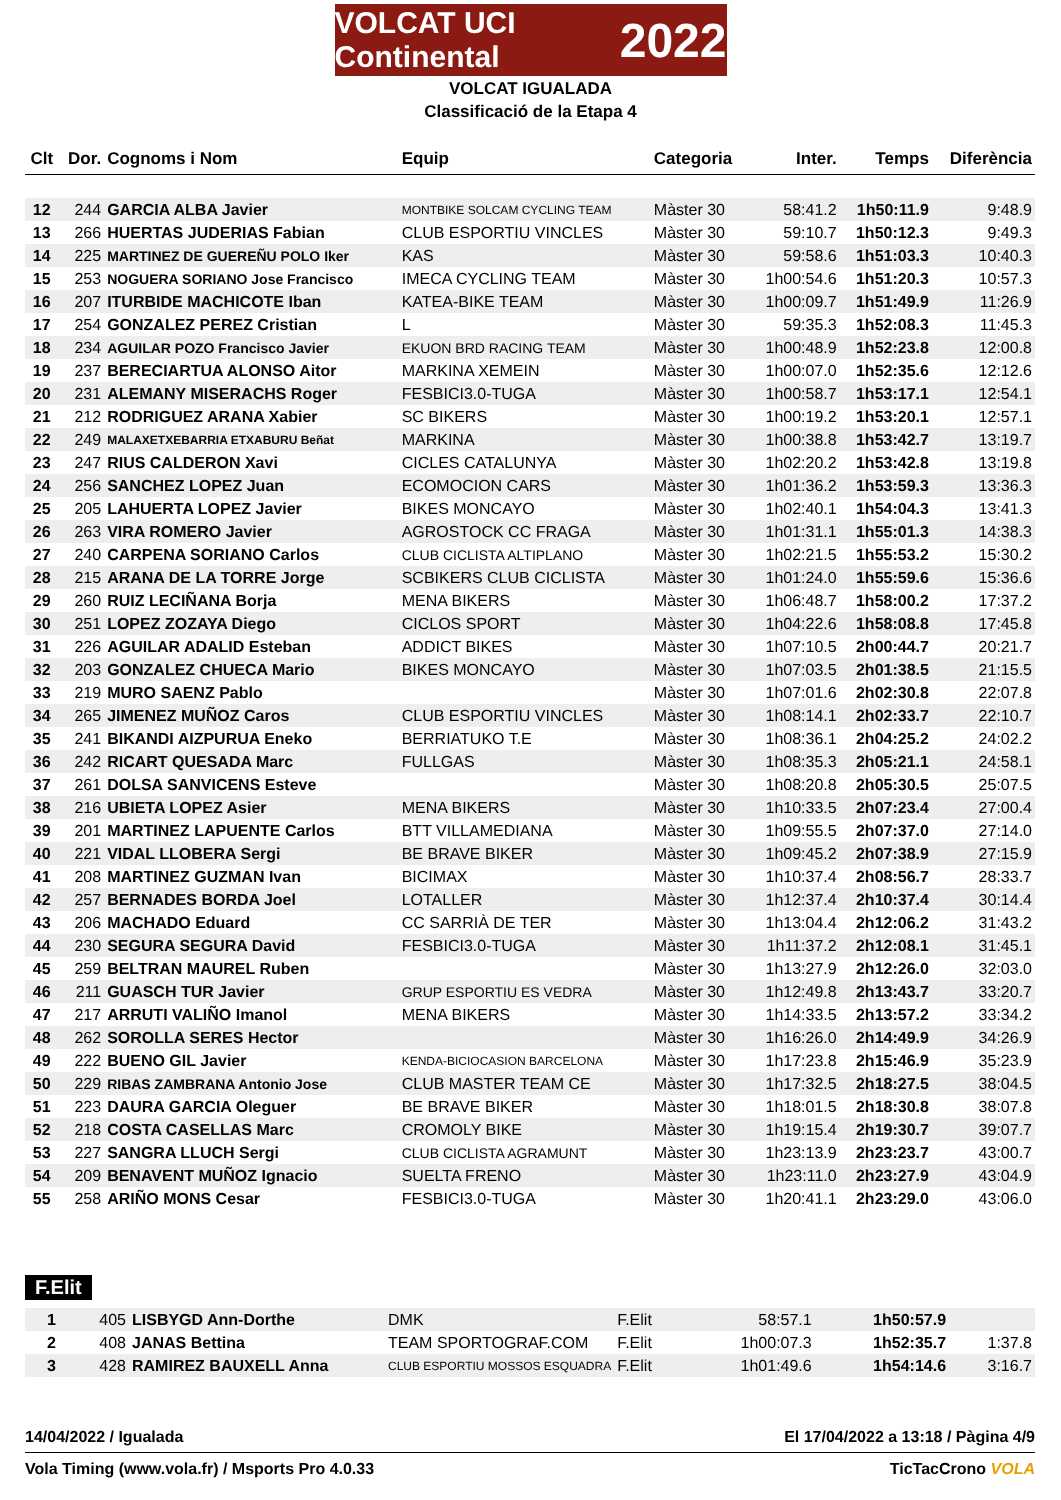VOLCAT UCI Continental 2022
VOLCAT IGUALADA
Classificació de la Etapa 4
| Clt | Dor. | Cognoms i Nom | Equip | Categoria | Inter. | Temps | Diferència |
| --- | --- | --- | --- | --- | --- | --- | --- |
| 12 | 244 | GARCIA ALBA Javier | MONTBIKE SOLCAM CYCLING TEAM | Màster 30 | 58:41.2 | 1h50:11.9 | 9:48.9 |
| 13 | 266 | HUERTAS JUDERIAS Fabian | CLUB ESPORTIU VINCLES | Màster 30 | 59:10.7 | 1h50:12.3 | 9:49.3 |
| 14 | 225 | MARTINEZ DE GUEREÑU POLO Iker | KAS | Màster 30 | 59:58.6 | 1h51:03.3 | 10:40.3 |
| 15 | 253 | NOGUERA SORIANO Jose Francisco | IMECA CYCLING TEAM | Màster 30 | 1h00:54.6 | 1h51:20.3 | 10:57.3 |
| 16 | 207 | ITURBIDE MACHICOTE Iban | KATEA-BIKE TEAM | Màster 30 | 1h00:09.7 | 1h51:49.9 | 11:26.9 |
| 17 | 254 | GONZALEZ PEREZ Cristian | L | Màster 30 | 59:35.3 | 1h52:08.3 | 11:45.3 |
| 18 | 234 | AGUILAR POZO Francisco Javier | EKUON BRD RACING TEAM | Màster 30 | 1h00:48.9 | 1h52:23.8 | 12:00.8 |
| 19 | 237 | BERECIARTUA ALONSO Aitor | MARKINA XEMEIN | Màster 30 | 1h00:07.0 | 1h52:35.6 | 12:12.6 |
| 20 | 231 | ALEMANY MISERACHS Roger | FESBICI3.0-TUGA | Màster 30 | 1h00:58.7 | 1h53:17.1 | 12:54.1 |
| 21 | 212 | RODRIGUEZ ARANA Xabier | SC BIKERS | Màster 30 | 1h00:19.2 | 1h53:20.1 | 12:57.1 |
| 22 | 249 | MALAXETXEBARRIA ETXABURU Beñat | MARKINA | Màster 30 | 1h00:38.8 | 1h53:42.7 | 13:19.7 |
| 23 | 247 | RIUS CALDERON Xavi | CICLES CATALUNYA | Màster 30 | 1h02:20.2 | 1h53:42.8 | 13:19.8 |
| 24 | 256 | SANCHEZ LOPEZ Juan | ECOMOCION CARS | Màster 30 | 1h01:36.2 | 1h53:59.3 | 13:36.3 |
| 25 | 205 | LAHUERTA LOPEZ Javier | BIKES MONCAYO | Màster 30 | 1h02:40.1 | 1h54:04.3 | 13:41.3 |
| 26 | 263 | VIRA ROMERO Javier | AGROSTOCK CC FRAGA | Màster 30 | 1h01:31.1 | 1h55:01.3 | 14:38.3 |
| 27 | 240 | CARPENA SORIANO Carlos | CLUB CICLISTA ALTIPLANO | Màster 30 | 1h02:21.5 | 1h55:53.2 | 15:30.2 |
| 28 | 215 | ARANA DE LA TORRE Jorge | SCBIKERS CLUB CICLISTA | Màster 30 | 1h01:24.0 | 1h55:59.6 | 15:36.6 |
| 29 | 260 | RUIZ LECIÑANA Borja | MENA BIKERS | Màster 30 | 1h06:48.7 | 1h58:00.2 | 17:37.2 |
| 30 | 251 | LOPEZ ZOZAYA Diego | CICLOS SPORT | Màster 30 | 1h04:22.6 | 1h58:08.8 | 17:45.8 |
| 31 | 226 | AGUILAR ADALID Esteban | ADDICT BIKES | Màster 30 | 1h07:10.5 | 2h00:44.7 | 20:21.7 |
| 32 | 203 | GONZALEZ CHUECA Mario | BIKES MONCAYO | Màster 30 | 1h07:03.5 | 2h01:38.5 | 21:15.5 |
| 33 | 219 | MURO SAENZ Pablo | | Màster 30 | 1h07:01.6 | 2h02:30.8 | 22:07.8 |
| 34 | 265 | JIMENEZ MUÑOZ Caros | CLUB ESPORTIU VINCLES | Màster 30 | 1h08:14.1 | 2h02:33.7 | 22:10.7 |
| 35 | 241 | BIKANDI AIZPURUA Eneko | BERRIATUKO T.E | Màster 30 | 1h08:36.1 | 2h04:25.2 | 24:02.2 |
| 36 | 242 | RICART QUESADA Marc | FULLGAS | Màster 30 | 1h08:35.3 | 2h05:21.1 | 24:58.1 |
| 37 | 261 | DOLSA SANVICENS Esteve | | Màster 30 | 1h08:20.8 | 2h05:30.5 | 25:07.5 |
| 38 | 216 | UBIETA LOPEZ Asier | MENA BIKERS | Màster 30 | 1h10:33.5 | 2h07:23.4 | 27:00.4 |
| 39 | 201 | MARTINEZ LAPUENTE Carlos | BTT VILLAMEDIANA | Màster 30 | 1h09:55.5 | 2h07:37.0 | 27:14.0 |
| 40 | 221 | VIDAL LLOBERA Sergi | BE BRAVE BIKER | Màster 30 | 1h09:45.2 | 2h07:38.9 | 27:15.9 |
| 41 | 208 | MARTINEZ GUZMAN Ivan | BICIMAX | Màster 30 | 1h10:37.4 | 2h08:56.7 | 28:33.7 |
| 42 | 257 | BERNADES BORDA Joel | LOTALLER | Màster 30 | 1h12:37.4 | 2h10:37.4 | 30:14.4 |
| 43 | 206 | MACHADO Eduard | CC SARRIÀ DE TER | Màster 30 | 1h13:04.4 | 2h12:06.2 | 31:43.2 |
| 44 | 230 | SEGURA SEGURA David | FESBICI3.0-TUGA | Màster 30 | 1h11:37.2 | 2h12:08.1 | 31:45.1 |
| 45 | 259 | BELTRAN MAUREL Ruben | | Màster 30 | 1h13:27.9 | 2h12:26.0 | 32:03.0 |
| 46 | 211 | GUASCH TUR Javier | GRUP ESPORTIU ES VEDRA | Màster 30 | 1h12:49.8 | 2h13:43.7 | 33:20.7 |
| 47 | 217 | ARRUTI VALIÑO Imanol | MENA BIKERS | Màster 30 | 1h14:33.5 | 2h13:57.2 | 33:34.2 |
| 48 | 262 | SOROLLA SERES Hector | | Màster 30 | 1h16:26.0 | 2h14:49.9 | 34:26.9 |
| 49 | 222 | BUENO GIL Javier | KENDA-BICIOCASION BARCELONA | Màster 30 | 1h17:23.8 | 2h15:46.9 | 35:23.9 |
| 50 | 229 | RIBAS ZAMBRANA Antonio Jose | CLUB MASTER TEAM CE | Màster 30 | 1h17:32.5 | 2h18:27.5 | 38:04.5 |
| 51 | 223 | DAURA GARCIA Oleguer | BE BRAVE BIKER | Màster 30 | 1h18:01.5 | 2h18:30.8 | 38:07.8 |
| 52 | 218 | COSTA CASELLAS Marc | CROMOLY BIKE | Màster 30 | 1h19:15.4 | 2h19:30.7 | 39:07.7 |
| 53 | 227 | SANGRA LLUCH Sergi | CLUB CICLISTA AGRAMUNT | Màster 30 | 1h23:13.9 | 2h23:23.7 | 43:00.7 |
| 54 | 209 | BENAVENT MUÑOZ Ignacio | SUELTA FRENO | Màster 30 | 1h23:11.0 | 2h23:27.9 | 43:04.9 |
| 55 | 258 | ARIÑO MONS Cesar | FESBICI3.0-TUGA | Màster 30 | 1h20:41.1 | 2h23:29.0 | 43:06.0 |
F.Elit
| 1 | 405 | LISBYGD Ann-Dorthe | DMK | F.Elit | 58:57.1 | 1h50:57.9 | |
| 2 | 408 | JANAS Bettina | TEAM SPORTOGRAF.COM | F.Elit | 1h00:07.3 | 1h52:35.7 | 1:37.8 |
| 3 | 428 | RAMIREZ BAUXELL Anna | CLUB ESPORTIU MOSSOS ESQUADRA | F.Elit | 1h01:49.6 | 1h54:14.6 | 3:16.7 |
14/04/2022 / Igualada El 17/04/2022 a 13:18 / Pàgina 4/9
Vola Timing (www.vola.fr) / Msports Pro 4.0.33 TicTacCrono VOLA